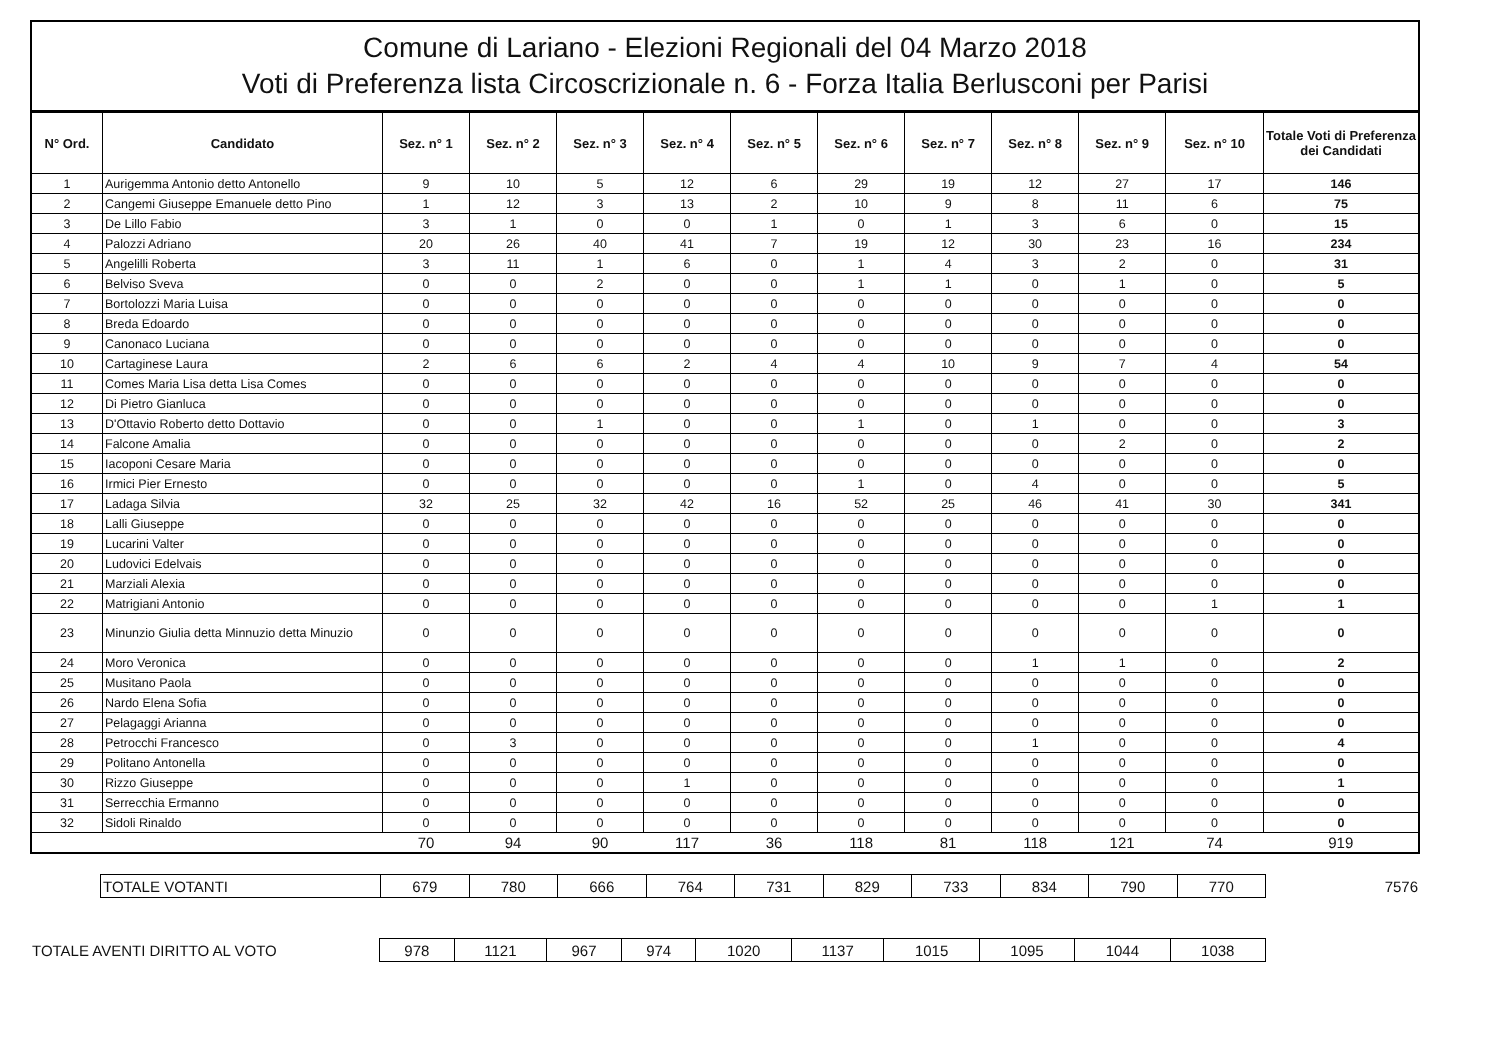Comune di Lariano - Elezioni Regionali del 04 Marzo 2018
Voti di Preferenza lista Circoscrizionale n. 6 - Forza Italia Berlusconi per Parisi
| N° Ord. | Candidato | Sez. n° 1 | Sez. n° 2 | Sez. n° 3 | Sez. n° 4 | Sez. n° 5 | Sez. n° 6 | Sez. n° 7 | Sez. n° 8 | Sez. n° 9 | Sez. n° 10 | Totale Voti di Preferenza dei Candidati |
| --- | --- | --- | --- | --- | --- | --- | --- | --- | --- | --- | --- | --- |
| 1 | Aurigemma Antonio detto Antonello | 9 | 10 | 5 | 12 | 6 | 29 | 19 | 12 | 27 | 17 | 146 |
| 2 | Cangemi Giuseppe Emanuele detto Pino | 1 | 12 | 3 | 13 | 2 | 10 | 9 | 8 | 11 | 6 | 75 |
| 3 | De Lillo Fabio | 3 | 1 | 0 | 0 | 1 | 0 | 1 | 3 | 6 | 0 | 15 |
| 4 | Palozzi Adriano | 20 | 26 | 40 | 41 | 7 | 19 | 12 | 30 | 23 | 16 | 234 |
| 5 | Angelilli Roberta | 3 | 11 | 1 | 6 | 0 | 1 | 4 | 3 | 2 | 0 | 31 |
| 6 | Belviso Sveva | 0 | 0 | 2 | 0 | 0 | 1 | 1 | 0 | 1 | 0 | 5 |
| 7 | Bortolozzi Maria Luisa | 0 | 0 | 0 | 0 | 0 | 0 | 0 | 0 | 0 | 0 | 0 |
| 8 | Breda Edoardo | 0 | 0 | 0 | 0 | 0 | 0 | 0 | 0 | 0 | 0 | 0 |
| 9 | Canonaco Luciana | 0 | 0 | 0 | 0 | 0 | 0 | 0 | 0 | 0 | 0 | 0 |
| 10 | Cartaginese Laura | 2 | 6 | 6 | 2 | 4 | 4 | 10 | 9 | 7 | 4 | 54 |
| 11 | Comes Maria Lisa detta Lisa Comes | 0 | 0 | 0 | 0 | 0 | 0 | 0 | 0 | 0 | 0 | 0 |
| 12 | Di Pietro Gianluca | 0 | 0 | 0 | 0 | 0 | 0 | 0 | 0 | 0 | 0 | 0 |
| 13 | D'Ottavio Roberto detto Dottavio | 0 | 0 | 1 | 0 | 0 | 1 | 0 | 1 | 0 | 0 | 3 |
| 14 | Falcone Amalia | 0 | 0 | 0 | 0 | 0 | 0 | 0 | 0 | 2 | 0 | 2 |
| 15 | Iacoponi Cesare Maria | 0 | 0 | 0 | 0 | 0 | 0 | 0 | 0 | 0 | 0 | 0 |
| 16 | Irmici Pier Ernesto | 0 | 0 | 0 | 0 | 0 | 1 | 0 | 4 | 0 | 0 | 5 |
| 17 | Ladaga Silvia | 32 | 25 | 32 | 42 | 16 | 52 | 25 | 46 | 41 | 30 | 341 |
| 18 | Lalli Giuseppe | 0 | 0 | 0 | 0 | 0 | 0 | 0 | 0 | 0 | 0 | 0 |
| 19 | Lucarini Valter | 0 | 0 | 0 | 0 | 0 | 0 | 0 | 0 | 0 | 0 | 0 |
| 20 | Ludovici Edelvais | 0 | 0 | 0 | 0 | 0 | 0 | 0 | 0 | 0 | 0 | 0 |
| 21 | Marziali Alexia | 0 | 0 | 0 | 0 | 0 | 0 | 0 | 0 | 0 | 0 | 0 |
| 22 | Matrigiani Antonio | 0 | 0 | 0 | 0 | 0 | 0 | 0 | 0 | 0 | 1 | 1 |
| 23 | Minunzio Giulia detta Minnuzio detta Minuzio | 0 | 0 | 0 | 0 | 0 | 0 | 0 | 0 | 0 | 0 | 0 |
| 24 | Moro Veronica | 0 | 0 | 0 | 0 | 0 | 0 | 0 | 1 | 1 | 0 | 2 |
| 25 | Musitano Paola | 0 | 0 | 0 | 0 | 0 | 0 | 0 | 0 | 0 | 0 | 0 |
| 26 | Nardo Elena Sofia | 0 | 0 | 0 | 0 | 0 | 0 | 0 | 0 | 0 | 0 | 0 |
| 27 | Pelagaggi Arianna | 0 | 0 | 0 | 0 | 0 | 0 | 0 | 0 | 0 | 0 | 0 |
| 28 | Petrocchi Francesco | 0 | 3 | 0 | 0 | 0 | 0 | 0 | 1 | 0 | 0 | 4 |
| 29 | Politano Antonella | 0 | 0 | 0 | 0 | 0 | 0 | 0 | 0 | 0 | 0 | 0 |
| 30 | Rizzo Giuseppe | 0 | 0 | 0 | 1 | 0 | 0 | 0 | 0 | 0 | 0 | 1 |
| 31 | Serrecchia Ermanno | 0 | 0 | 0 | 0 | 0 | 0 | 0 | 0 | 0 | 0 | 0 |
| 32 | Sidoli Rinaldo | 0 | 0 | 0 | 0 | 0 | 0 | 0 | 0 | 0 | 0 | 0 |
| | | 70 | 94 | 90 | 117 | 36 | 118 | 81 | 118 | 121 | 74 | 919 |
| | TOTALE VOTANTI | 679 | 780 | 666 | 764 | 731 | 829 | 733 | 834 | 790 | 770 | 7576 |
| TOTALE AVENTI DIRITTO AL VOTO | 978 | 1121 | 967 | 974 | 1020 | 1137 | 1015 | 1095 | 1044 | 1038 | |